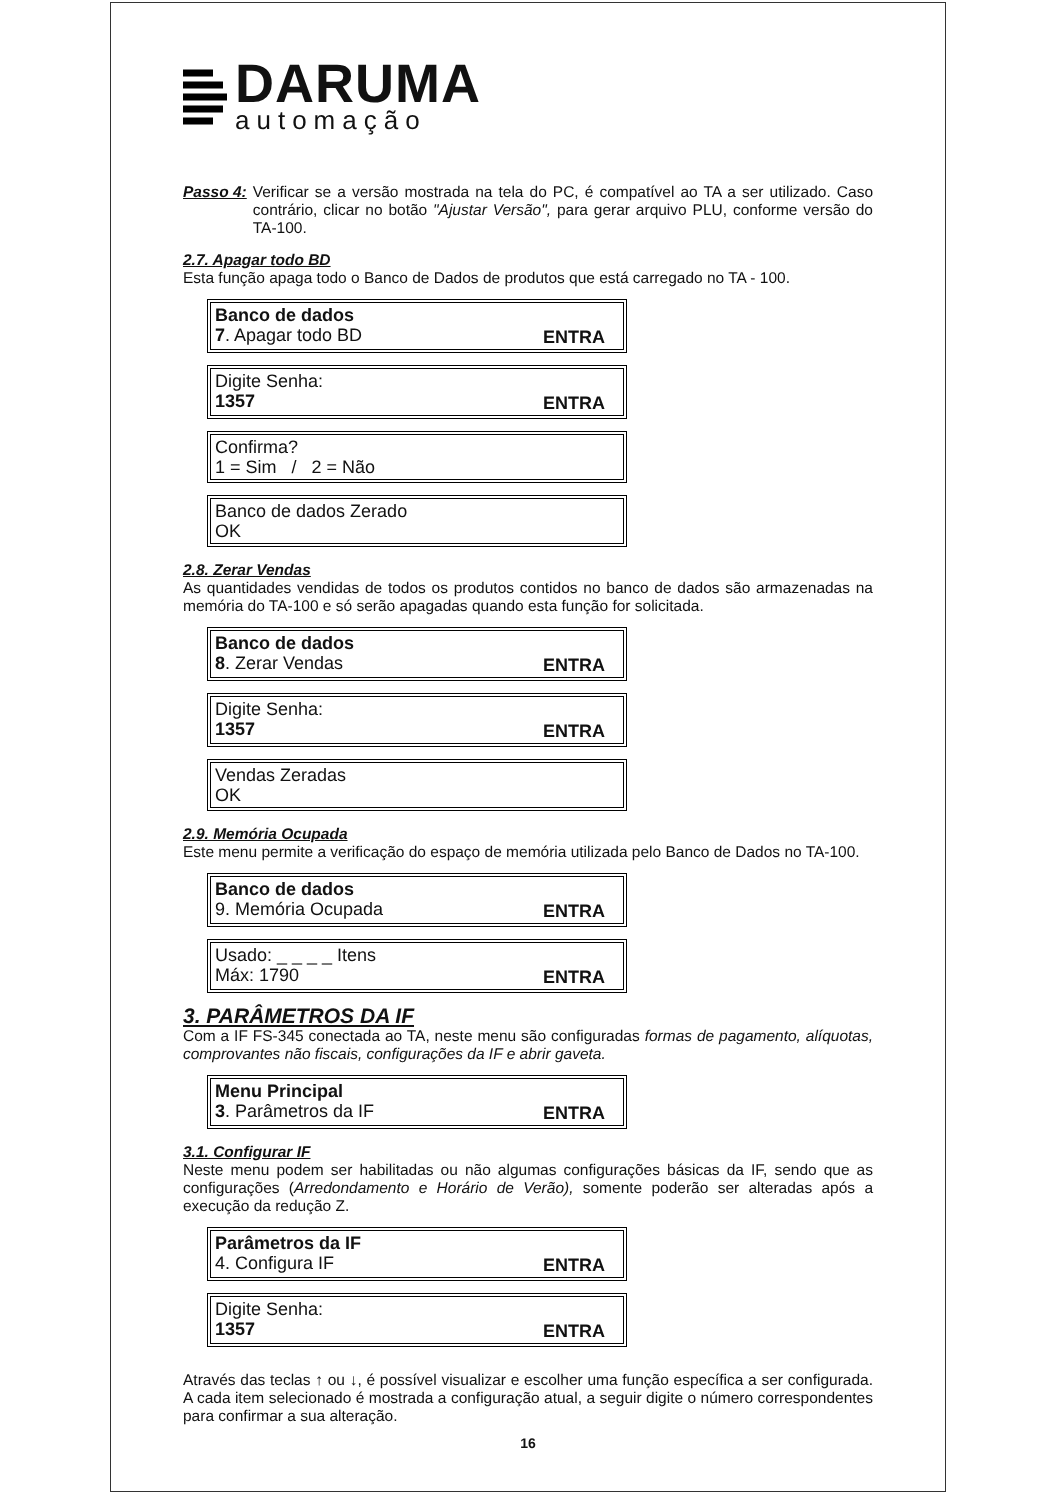DARUMA
automação
Passo 4:
Verificar se a versão mostrada na tela do PC, é compatível ao TA a ser utilizado. Caso contrário, clicar no botão "Ajustar Versão", para gerar arquivo PLU, conforme versão do TA-100.
2.7. Apagar todo BD
Esta função apaga todo o Banco de Dados de produtos que está carregado no TA - 100.
Banco de dados
7. Apagar todo BD ENTRA
Digite Senha:
1357 ENTRA
Confirma?
1 = Sim / 2 = Não
Banco de dados Zerado
OK
2.8. Zerar Vendas
As quantidades vendidas de todos os produtos contidos no banco de dados são armazenadas na memória do TA-100 e só serão apagadas quando esta função for solicitada.
Banco de dados
8. Zerar Vendas ENTRA
Digite Senha:
1357 ENTRA
Vendas Zeradas
OK
2.9. Memória Ocupada
Este menu permite a verificação do espaço de memória utilizada pelo Banco de Dados no TA-100.
Banco de dados
9. Memória Ocupada ENTRA
Usado: _ _ _ _ Itens
Máx: 1790 ENTRA
3. PARÂMETROS DA IF
Com a IF FS-345 conectada ao TA, neste menu são configuradas formas de pagamento, alíquotas, comprovantes não fiscais, configurações da IF e abrir gaveta.
Menu Principal
3. Parâmetros da IF ENTRA
3.1. Configurar IF
Neste menu podem ser habilitadas ou não algumas configurações básicas da IF, sendo que as configurações (Arredondamento e Horário de Verão), somente poderão ser alteradas após a execução da redução Z.
Parâmetros da IF
4. Configura IF ENTRA
Digite Senha:
1357 ENTRA
Através das teclas ↑ ou ↓, é possível visualizar e escolher uma função específica a ser configurada. A cada item selecionado é mostrada a configuração atual, a seguir digite o número correspondentes para confirmar a sua alteração.
16